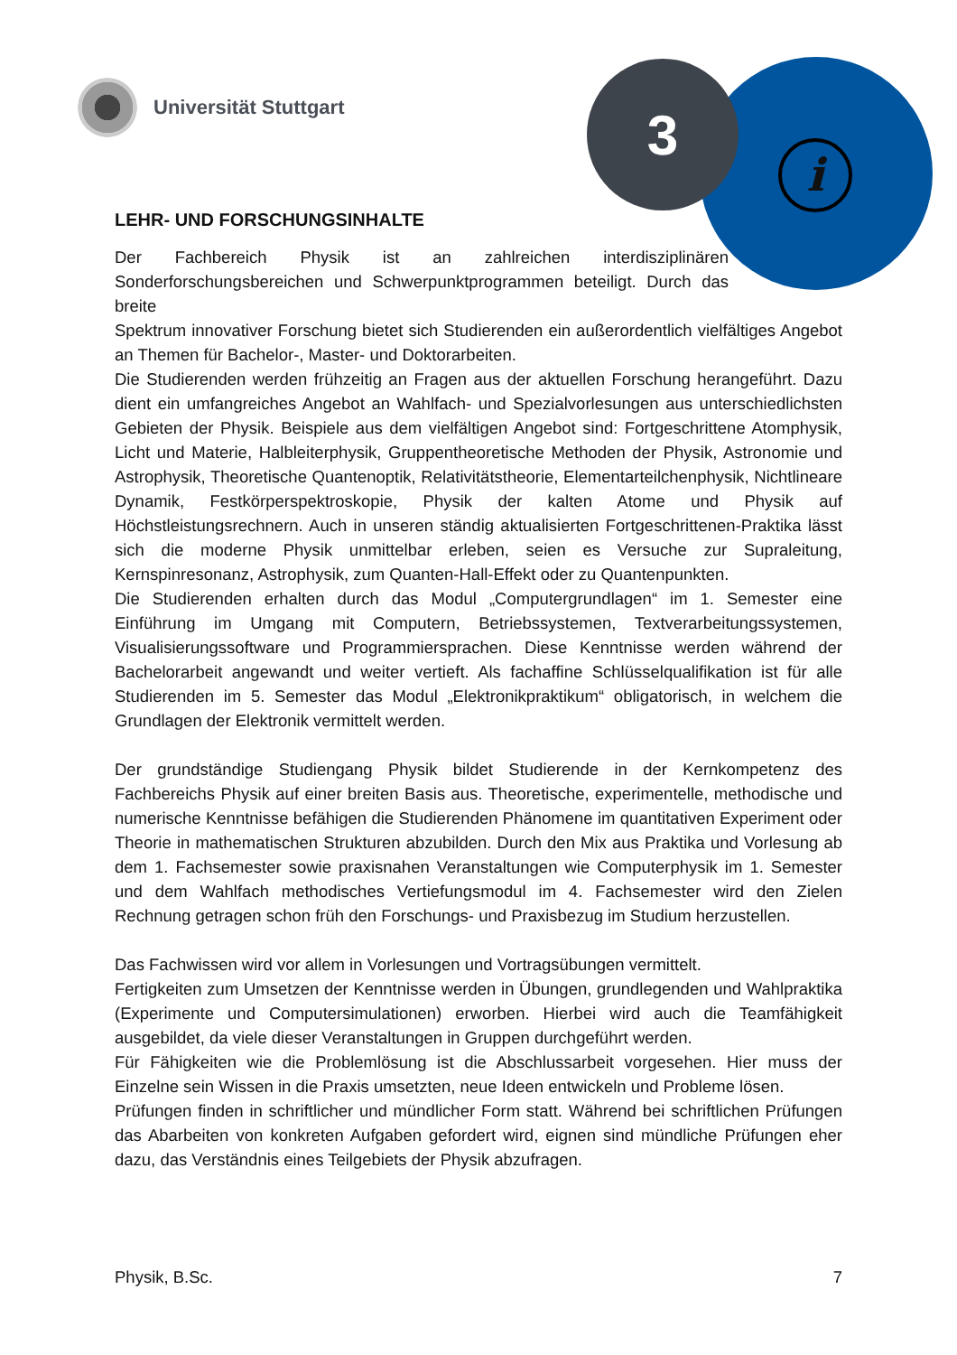Universität Stuttgart 3
i
LEHR- UND FORSCHUNGSINHALTE
Der Fachbereich Physik ist an zahlreichen interdisziplinären Sonderforschungsbereichen und Schwerpunktprogrammen beteiligt. Durch das breite
Spektrum innovativer Forschung bietet sich Studierenden ein außerordentlich vielfältiges Angebot an Themen für Bachelor-, Master- und Doktorarbeiten.
Die Studierenden werden frühzeitig an Fragen aus der aktuellen Forschung herangeführt. Dazu dient ein umfangreiches Angebot an Wahlfach- und Spezialvorlesungen aus unterschiedlichsten Gebieten der Physik. Beispiele aus dem vielfältigen Angebot sind: Fortgeschrittene Atomphysik, Licht und Materie, Halbleiterphysik, Gruppentheoretische Methoden der Physik, Astronomie und Astrophysik, Theoretische Quantenoptik, Relativitätstheorie, Elementarteilchenphysik, Nichtlineare Dynamik, Festkörperspektroskopie, Physik der kalten Atome und Physik auf Höchstleistungsrechnern. Auch in unseren ständig aktualisierten Fortgeschrittenen-Praktika lässt sich die moderne Physik unmittelbar erleben, seien es Versuche zur Supraleitung, Kernspinresonanz, Astrophysik, zum Quanten-Hall-Effekt oder zu Quantenpunkten.
Die Studierenden erhalten durch das Modul „Computergrundlagen“ im 1. Semester eine Einführung im Umgang mit Computern, Betriebssystemen, Textverarbeitungssystemen, Visualisierungssoftware und Programmiersprachen. Diese Kenntnisse werden während der Bachelorarbeit angewandt und weiter vertieft. Als fachaffine Schlüsselqualifikation ist für alle Studierenden im 5. Semester das Modul „Elektronikpraktikum“ obligatorisch, in welchem die Grundlagen der Elektronik vermittelt werden.
Der grundständige Studiengang Physik bildet Studierende in der Kernkompetenz des Fachbereichs Physik auf einer breiten Basis aus. Theoretische, experimentelle, methodische und numerische Kenntnisse befähigen die Studierenden Phänomene im quantitativen Experiment oder Theorie in mathematischen Strukturen abzubilden. Durch den Mix aus Praktika und Vorlesung ab dem 1. Fachsemester sowie praxisnahen Veranstaltungen wie Computerphysik im 1. Semester und dem Wahlfach methodisches Vertiefungsmodul im 4. Fachsemester wird den Zielen Rechnung getragen schon früh den Forschungs- und Praxisbezug im Studium herzustellen.
Das Fachwissen wird vor allem in Vorlesungen und Vortragsübungen vermittelt.
Fertigkeiten zum Umsetzen der Kenntnisse werden in Übungen, grundlegenden und Wahlpraktika (Experimente und Computersimulationen) erworben. Hierbei wird auch die Teamfähigkeit ausgebildet, da viele dieser Veranstaltungen in Gruppen durchgeführt werden.
Für Fähigkeiten wie die Problemlösung ist die Abschlussarbeit vorgesehen. Hier muss der Einzelne sein Wissen in die Praxis umsetzten, neue Ideen entwickeln und Probleme lösen.
Prüfungen finden in schriftlicher und mündlicher Form statt. Während bei schriftlichen Prüfungen das Abarbeiten von konkreten Aufgaben gefordert wird, eignen sind mündliche Prüfungen eher dazu, das Verständnis eines Teilgebiets der Physik abzufragen.
Physik, B.Sc. 7